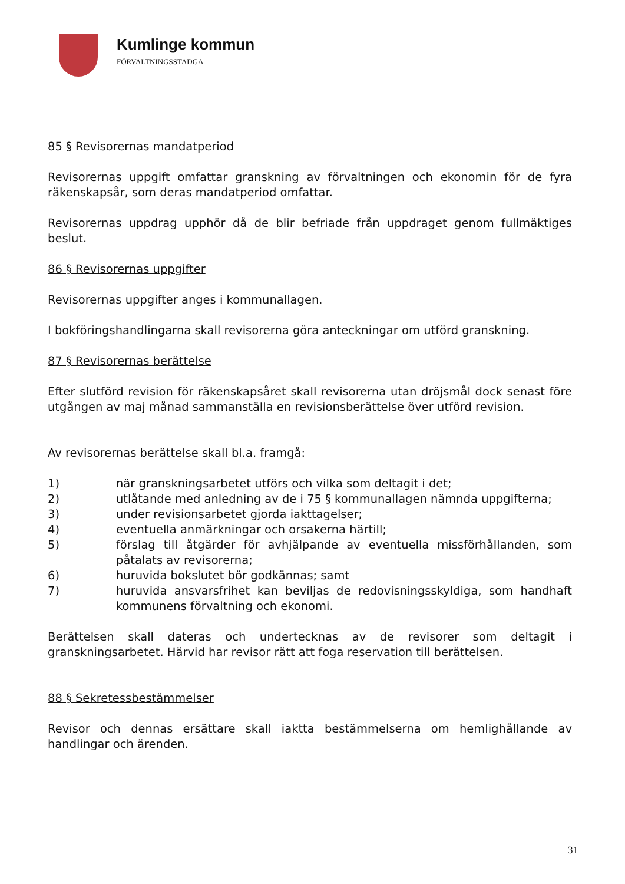Kumlinge kommun
FÖRVALTNINGSSTADGA
85 § Revisorernas mandatperiod
Revisorernas uppgift omfattar granskning av förvaltningen och ekonomin för de fyra räkenskapsår, som deras mandatperiod omfattar.
Revisorernas uppdrag upphör då de blir befriade från uppdraget genom fullmäktiges beslut.
86 § Revisorernas uppgifter
Revisorernas uppgifter anges i kommunallagen.
I bokföringshandlingarna skall revisorerna göra anteckningar om utförd granskning.
87 § Revisorernas berättelse
Efter slutförd revision för räkenskapsåret skall revisorerna utan dröjsmål dock senast före utgången av maj månad sammanställa en revisionsberättelse över utförd revision.
Av revisorernas berättelse skall bl.a. framgå:
1) när granskningsarbetet utförs och vilka som deltagit i det;
2) utlåtande med anledning av de i 75 § kommunallagen nämnda uppgifterna;
3) under revisionsarbetet gjorda iakttagelser;
4) eventuella anmärkningar och orsakerna härtill;
5) förslag till åtgärder för avhjälpande av eventuella missförhållanden, som påtalats av revisorerna;
6) huruvida bokslutet bör godkännas; samt
7) huruvida ansvarsfrihet kan beviljas de redovisningsskyldiga, som handhaft kommunens förvaltning och ekonomi.
Berättelsen skall dateras och undertecknas av de revisorer som deltagit i granskningsarbetet. Härvid har revisor rätt att foga reservation till berättelsen.
88 § Sekretessbestämmelser
Revisor och dennas ersättare skall iaktta bestämmelserna om hemlighållande av handlingar och ärenden.
31